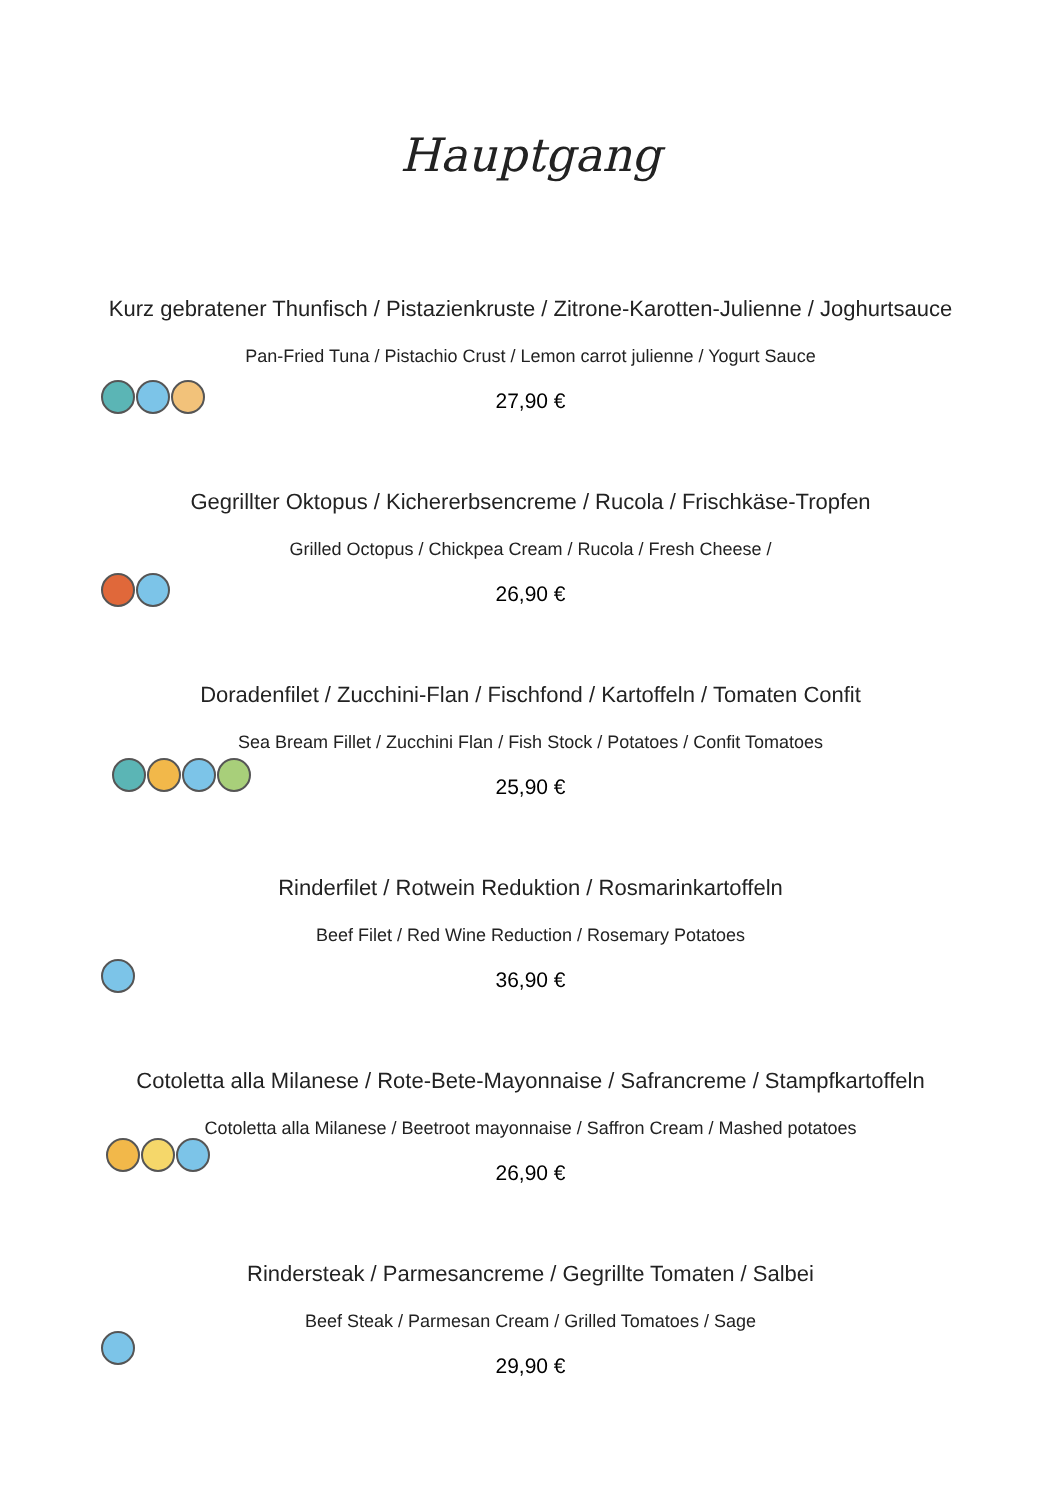Hauptgang
Kurz gebratener Thunfisch / Pistazienkruste / Zitrone-Karotten-Julienne / Joghurtsauce
Pan-Fried Tuna / Pistachio Crust / Lemon carrot julienne / Yogurt Sauce
27,90 €
Gegrillter Oktopus / Kichererbsencreme / Rucola / Frischkäse-Tropfen
Grilled Octopus / Chickpea Cream / Rucola / Fresh Cheese /
26,90 €
Doradenfilet / Zucchini-Flan / Fischfond / Kartoffeln / Tomaten Confit
Sea Bream Fillet / Zucchini Flan / Fish Stock / Potatoes / Confit Tomatoes
25,90 €
Rinderfilet / Rotwein Reduktion / Rosmarinkartoffeln
Beef Filet / Red Wine Reduction / Rosemary Potatoes
36,90 €
Cotoletta alla Milanese / Rote-Bete-Mayonnaise / Safrancreme / Stampfkartoffeln
Cotoletta alla Milanese / Beetroot mayonnaise / Saffron Cream / Mashed potatoes
26,90 €
Rindersteak / Parmesancreme / Gegrillte Tomaten / Salbei
Beef Steak / Parmesan Cream / Grilled Tomatoes / Sage
29,90 €